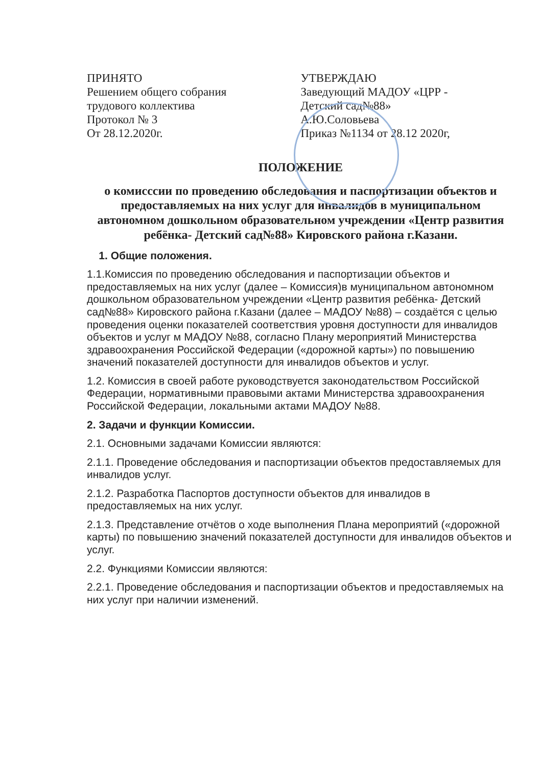ПРИНЯТО
Решением общего собрания
трудового коллектива
Протокол № 3
От 28.12.2020г.
УТВЕРЖДАЮ
Заведующий МАДОУ «ЦРР -
Детский сад№88»
А.Ю.Соловьева
Приказ №1134 от 28.12 2020г,
ПОЛОЖЕНИЕ
о комисссии по проведению обследования и паспортизации объектов и предоставляемых на них услуг для инвалидов в муниципальном автономном дошкольном образовательном учреждении «Центр развития ребёнка- Детский сад№88» Кировского района г.Казани.
1. Общие положения.
1.1.Комиссия по проведению обследования и паспортизации объектов и предоставляемых на них услуг (далее – Комиссия)в муниципальном автономном дошкольном образовательном учреждении «Центр развития ребёнка- Детский сад№88» Кировского района г.Казани (далее – МАДОУ №88) – создаётся с целью проведения оценки показателей соответствия уровня доступности для инвалидов объектов и услуг м МАДОУ №88, согласно Плану мероприятий Министерства здравоохранения Российской Федерации («дорожной карты») по повышению значений показателей доступности для инвалидов объектов и услуг.
1.2. Комиссия в своей работе руководствуется законодательством Российской Федерации, нормативными правовыми актами Министерства здравоохранения Российской Федерации, локальными актами МАДОУ №88.
2. Задачи и функции Комиссии.
2.1. Основными задачами Комиссии являются:
2.1.1. Проведение обследования и паспортизации объектов предоставляемых для инвалидов услуг.
2.1.2. Разработка Паспортов доступности объектов для инвалидов в предоставляемых на них услуг.
2.1.3. Представление отчётов о ходе выполнения Плана мероприятий («дорожной карты) по повышению значений показателей доступности для инвалидов объектов и услуг.
2.2. Функциями Комиссии являются:
2.2.1. Проведение обследования и паспортизации объектов и предоставляемых на них услуг при наличии изменений.